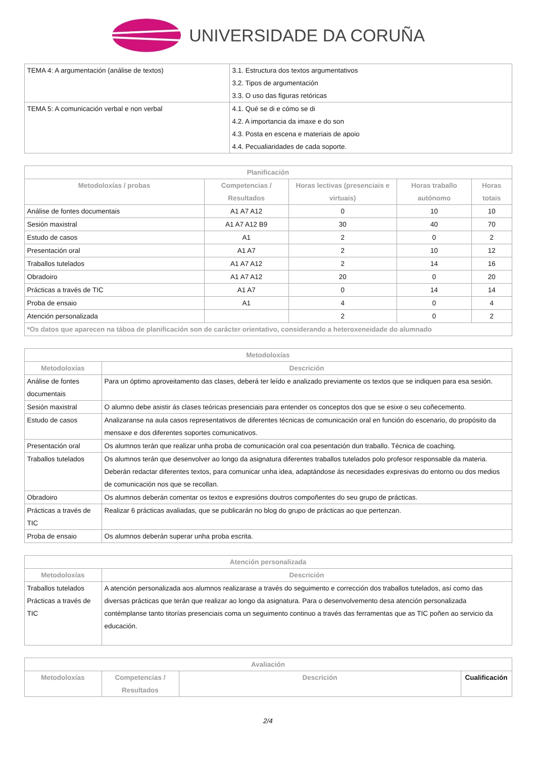UNIVERSIDADE DA CORUÑA
| TEMA 4: A argumentación (análise de textos) | 3.1. Estructura dos textos argumentativos 3.2. Tipos de argumentación 3.3. O uso das figuras retóricas |
| TEMA 5: A comunicación verbal e non verbal | 4.1. Qué se di e cómo se di 4.2. A importancia da imaxe e do son 4.3. Posta en escena e materiais de apoio 4.4. Pecualiaridades de cada soporte. |
| Planificación | | | | |
| --- | --- | --- | --- | --- |
| Metodoloxías / probas | Competencias / Resultados | Horas lectivas (presenciais e virtuais) | Horas traballo autónomo | Horas totais |
| Análise de fontes documentais | A1 A7 A12 | 0 | 10 | 10 |
| Sesión maxistral | A1 A7 A12 B9 | 30 | 40 | 70 |
| Estudo de casos | A1 | 2 | 0 | 2 |
| Presentación oral | A1 A7 | 2 | 10 | 12 |
| Traballos tutelados | A1 A7 A12 | 2 | 14 | 16 |
| Obradoiro | A1 A7 A12 | 20 | 0 | 20 |
| Prácticas a través de TIC | A1 A7 | 0 | 14 | 14 |
| Proba de ensaio | A1 | 4 | 0 | 4 |
| Atención personalizada | | 2 | 0 | 2 |
| *Os datos que aparecen na táboa de planificación son de carácter orientativo, considerando a heteroxeneidade do alumnado | | | | |
| Metodoloxías | |
| --- | --- |
| Metodoloxías | Descrición |
| Análise de fontes documentais | Para un óptimo aproveitamento das clases, deberá ter leído e analizado previamente os textos que se indiquen para esa sesión. |
| Sesión maxistral | O alumno debe asistir ás clases teóricas presenciais para entender os conceptos dos que se esixe o seu coñecemento. |
| Estudo de casos | Analizaranse na aula casos representativos de diferentes técnicas de comunicación oral en función do escenario, do propósito da mensaxe e dos diferentes soportes comunicativos. |
| Presentación oral | Os alumnos terán que realizar unha proba de comunicación oral coa pesentación dun traballo. Técnica de coaching. |
| Traballos tutelados | Os alumnos terán que desenvolver ao longo da asignatura diferentes traballos tutelados polo profesor responsable da materia. Deberán redactar diferentes textos, para comunicar unha idea, adaptándose ás necesidades expresivas do entorno ou dos medios de comunicación nos que se recollan. |
| Obradoiro | Os alumnos deberán comentar os textos e expresións doutros compoñentes do seu grupo de prácticas. |
| Prácticas a través de TIC | Realizar 6 prácticas avaliadas, que se publicarán no blog do grupo de prácticas ao que pertenzan. |
| Proba de ensaio | Os alumnos deberán superar unha proba escrita. |
| Atención personalizada | |
| --- | --- |
| Metodoloxías | Descrición |
| Traballos tutelados Prácticas a través de TIC | A atención personalizada aos alumnos realizarase a través do seguimento e corrección dos traballos tutelados, así como das diversas prácticas que terán que realizar ao longo da asignatura. Para o desenvolvemento desa atención personalizada contémplanse tanto titorías presenciais coma un seguimento continuo a través das ferramentas que as TIC poñen ao servicio da educación. |
| Avaliación | | | |
| --- | --- | --- | --- |
| Metodoloxías | Competencias / Resultados | Descrición | Cualificación |
2/4